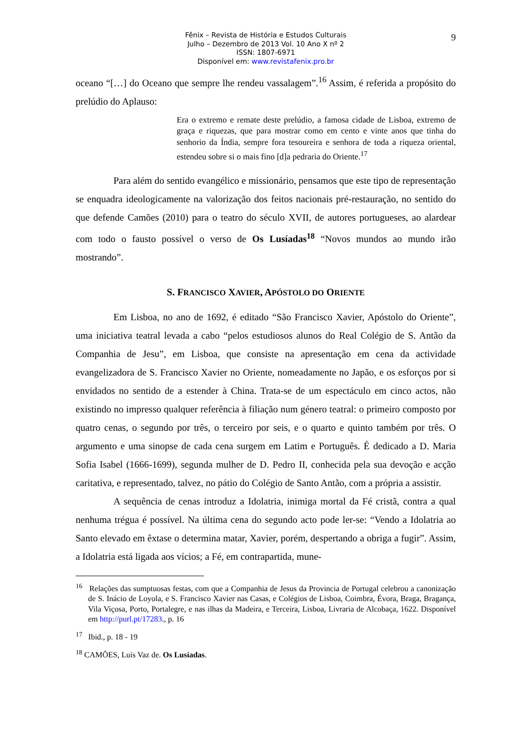Fênix – Revista de História e Estudos Culturais
Julho – Dezembro de 2013 Vol. 10 Ano X nº 2
ISSN: 1807-6971
Disponível em: www.revistafenix.pro.br
9
oceano “[…] do Oceano que sempre lhe rendeu vassalagem”.<sup>16</sup> Assim, é referida a propósito do prelúdio do Aplauso:
Era o extremo e remate deste prelúdio, a famosa cidade de Lisboa, extremo de graça e riquezas, que para mostrar como em cento e vinte anos que tinha do senhorio da Índia, sempre fora tesoureira e senhora de toda a riqueza oriental, estendeu sobre si o mais fino [d]a pedraria do Oriente.<sup>17</sup>
Para além do sentido evangélico e missionário, pensamos que este tipo de representação se enquadra ideologicamente na valorização dos feitos nacionais pré-restauração, no sentido do que defende Camões (2010) para o teatro do século XVII, de autores portugueses, ao alardear com todo o fausto possível o verso de Os Lusíadas<sup>18</sup> “Novos mundos ao mundo irão mostrando”.
S. FRANCISCO XAVIER, APÓSTOLO DO ORIENTE
Em Lisboa, no ano de 1692, é editado “São Francisco Xavier, Apóstolo do Oriente”, uma iniciativa teatral levada a cabo “pelos estudiosos alunos do Real Colégio de S. Antão da Companhia de Jesu”, em Lisboa, que consiste na apresentação em cena da actividade evangelizadora de S. Francisco Xavier no Oriente, nomeadamente no Japão, e os esforços por si envidados no sentido de a estender à China. Trata-se de um espectáculo em cinco actos, não existindo no impresso qualquer referência à filiação num género teatral: o primeiro composto por quatro cenas, o segundo por três, o terceiro por seis, e o quarto e quinto também por três. O argumento e uma sinopse de cada cena surgem em Latim e Português. É dedicado a D. Maria Sofia Isabel (1666-1699), segunda mulher de D. Pedro II, conhecida pela sua devoção e acção caritativa, e representado, talvez, no pátio do Colégio de Santo Antão, com a própria a assistir.
A sequência de cenas introduz a Idolatria, inimiga mortal da Fé cristã, contra a qual nenhuma trégua é possível. Na última cena do segundo acto pode ler-se: “Vendo a Idolatria ao Santo elevado em êxtase o determina matar, Xavier, porém, despertando a obriga a fugir”. Assim, a Idolatria está ligada aos vícios; a Fé, em contrapartida, mune-
<sup>16</sup> Relações das sumptuosas festas, com que a Companhia de Jesus da Provincia de Portugal celebrou a canonização de S. Inácio de Loyola, e S. Francisco Xavier nas Casas, e Colégios de Lisboa, Coimbra, Évora, Braga, Bragança, Vila Viçosa, Porto, Portalegre, e nas ilhas da Madeira, e Terceira, Lisboa, Livraria de Alcobaça, 1622. Disponível em http://purl.pt/17283., p. 16
<sup>17</sup> Ibid., p. 18 - 19
<sup>18</sup> CAMÕES, Luís Vaz de. Os Lusíadas.